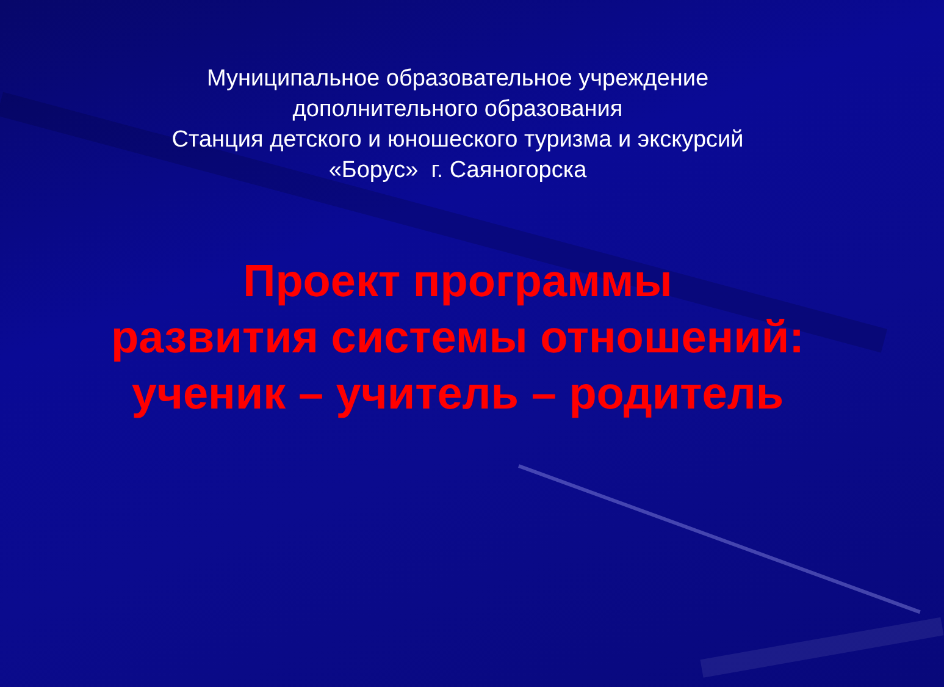Муниципальное образовательное учреждение
дополнительного образования
Станция детского и юношеского туризма и экскурсий
«Борус» г. Саяногорска
Проект программы
развития системы отношений:
ученик – учитель – родитель